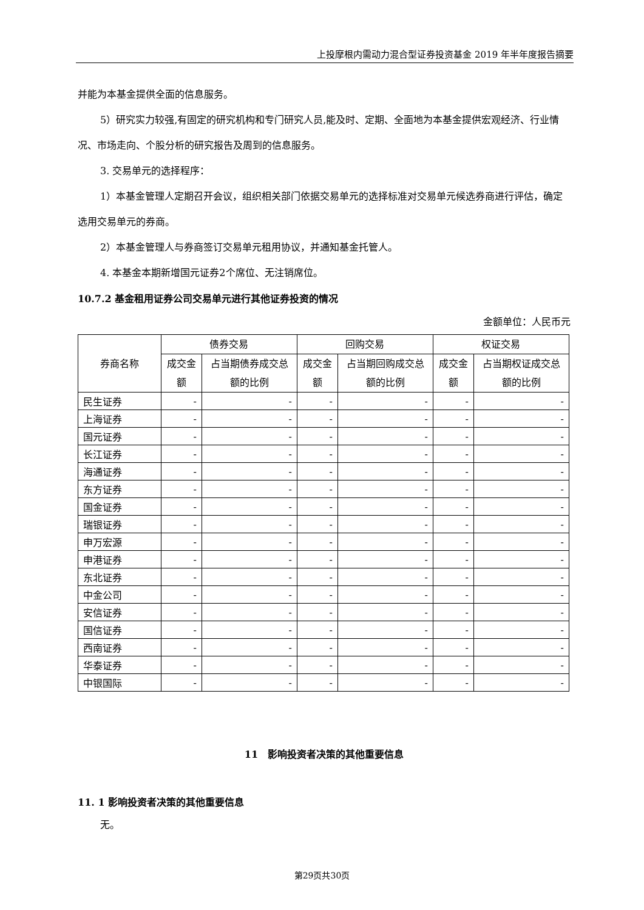上投摩根内需动力混合型证券投资基金 2019 年半年度报告摘要
并能为本基金提供全面的信息服务。
5）研究实力较强,有固定的研究机构和专门研究人员,能及时、定期、全面地为本基金提供宏观经济、行业情况、市场走向、个股分析的研究报告及周到的信息服务。
3. 交易单元的选择程序：
1）本基金管理人定期召开会议，组织相关部门依据交易单元的选择标准对交易单元候选券商进行评估，确定选用交易单元的券商。
2）本基金管理人与券商签订交易单元租用协议，并通知基金托管人。
4. 本基金本期新增国元证券2个席位、无注销席位。
10.7.2 基金租用证券公司交易单元进行其他证券投资的情况
金额单位：人民币元
| 券商名称 | 债券交易 | | 回购交易 | | 权证交易 | |
| --- | --- | --- | --- | --- | --- | --- |
| | 成交金额 | 占当期债券成交总额的比例 | 成交金额 | 占当期回购成交总额的比例 | 成交金额 | 占当期权证成交总额的比例 |
| 民生证券 | - | - | - | - | - | - |
| 上海证券 | - | - | - | - | - | - |
| 国元证券 | - | - | - | - | - | - |
| 长江证券 | - | - | - | - | - | - |
| 海通证券 | - | - | - | - | - | - |
| 东方证券 | - | - | - | - | - | - |
| 国金证券 | - | - | - | - | - | - |
| 瑞银证券 | - | - | - | - | - | - |
| 申万宏源 | - | - | - | - | - | - |
| 申港证券 | - | - | - | - | - | - |
| 东北证券 | - | - | - | - | - | - |
| 中金公司 | - | - | - | - | - | - |
| 安信证券 | - | - | - | - | - | - |
| 国信证券 | - | - | - | - | - | - |
| 西南证券 | - | - | - | - | - | - |
| 华泰证券 | - | - | - | - | - | - |
| 中银国际 | - | - | - | - | - | - |
11　影响投资者决策的其他重要信息
11. 1 影响投资者决策的其他重要信息
无。
第29页共30页